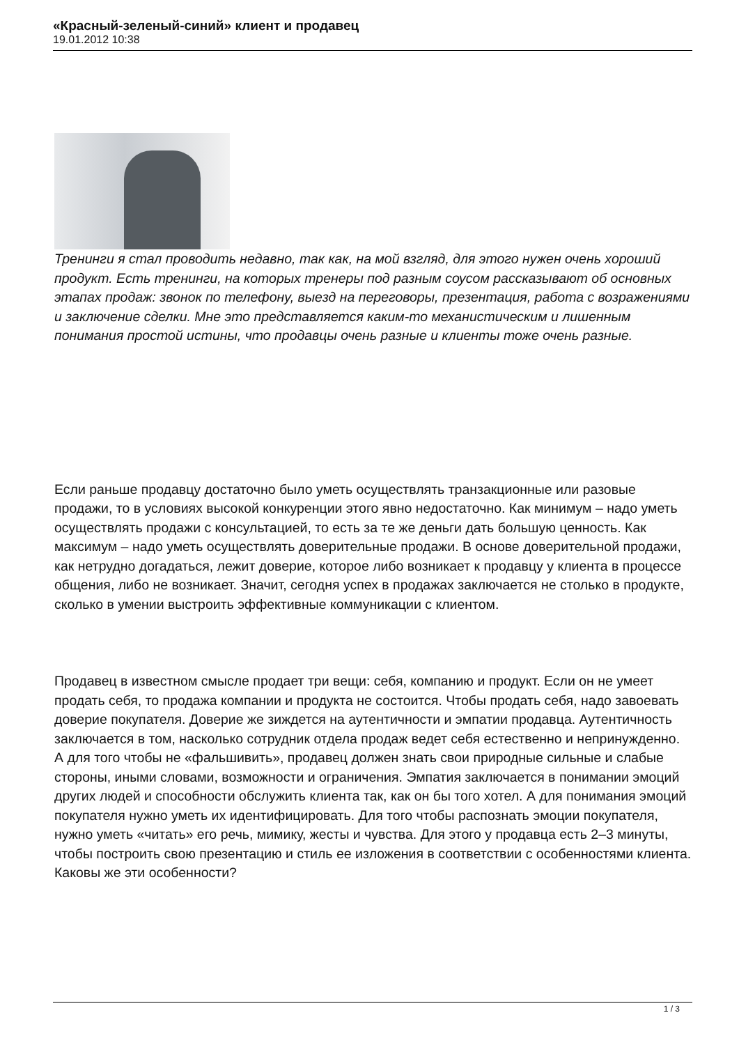«Красный-зеленый-синий» клиент и продавец
19.01.2012 10:38
Тренинги я стал проводить недавно, так как, на мой взгляд, для этого нужен очень хороший продукт. Есть тренинги, на которых тренеры под разным соусом рассказывают об основных этапах продаж: звонок по телефону, выезд на переговоры, презентация, работа с возражениями и заключение сделки. Мне это представляется каким-то механистическим и лишенным понимания простой истины, что продавцы очень разные и клиенты тоже очень разные.
Если раньше продавцу достаточно было уметь осуществлять транзакционные или разовые продажи, то в условиях высокой конкуренции этого явно недостаточно. Как минимум – надо уметь осуществлять продажи с консультацией, то есть за те же деньги дать большую ценность. Как максимум – надо уметь осуществлять доверительные продажи. В основе доверительной продажи, как нетрудно догадаться, лежит доверие, которое либо возникает к продавцу у клиента в процессе общения, либо не возникает. Значит, сегодня успех в продажах заключается не столько в продукте, сколько в умении выстроить эффективные коммуникации с клиентом.
Продавец в известном смысле продает три вещи: себя, компанию и продукт. Если он не умеет продать себя, то продажа компании и продукта не состоится. Чтобы продать себя, надо завоевать доверие покупателя. Доверие же зиждется на аутентичности и эмпатии продавца. Аутентичность заключается в том, насколько сотрудник отдела продаж ведет себя естественно и непринужденно. А для того чтобы не «фальшивить», продавец должен знать свои природные сильные и слабые стороны, иными словами, возможности и ограничения. Эмпатия заключается в понимании эмоций других людей и способности обслужить клиента так, как он бы того хотел. А для понимания эмоций покупателя нужно уметь их идентифицировать. Для того чтобы распознать эмоции покупателя, нужно уметь «читать» его речь, мимику, жесты и чувства. Для этого у продавца есть 2–3 минуты, чтобы построить свою презентацию и стиль ее изложения в соответствии с особенностями клиента. Каковы же эти особенности?
1 / 3